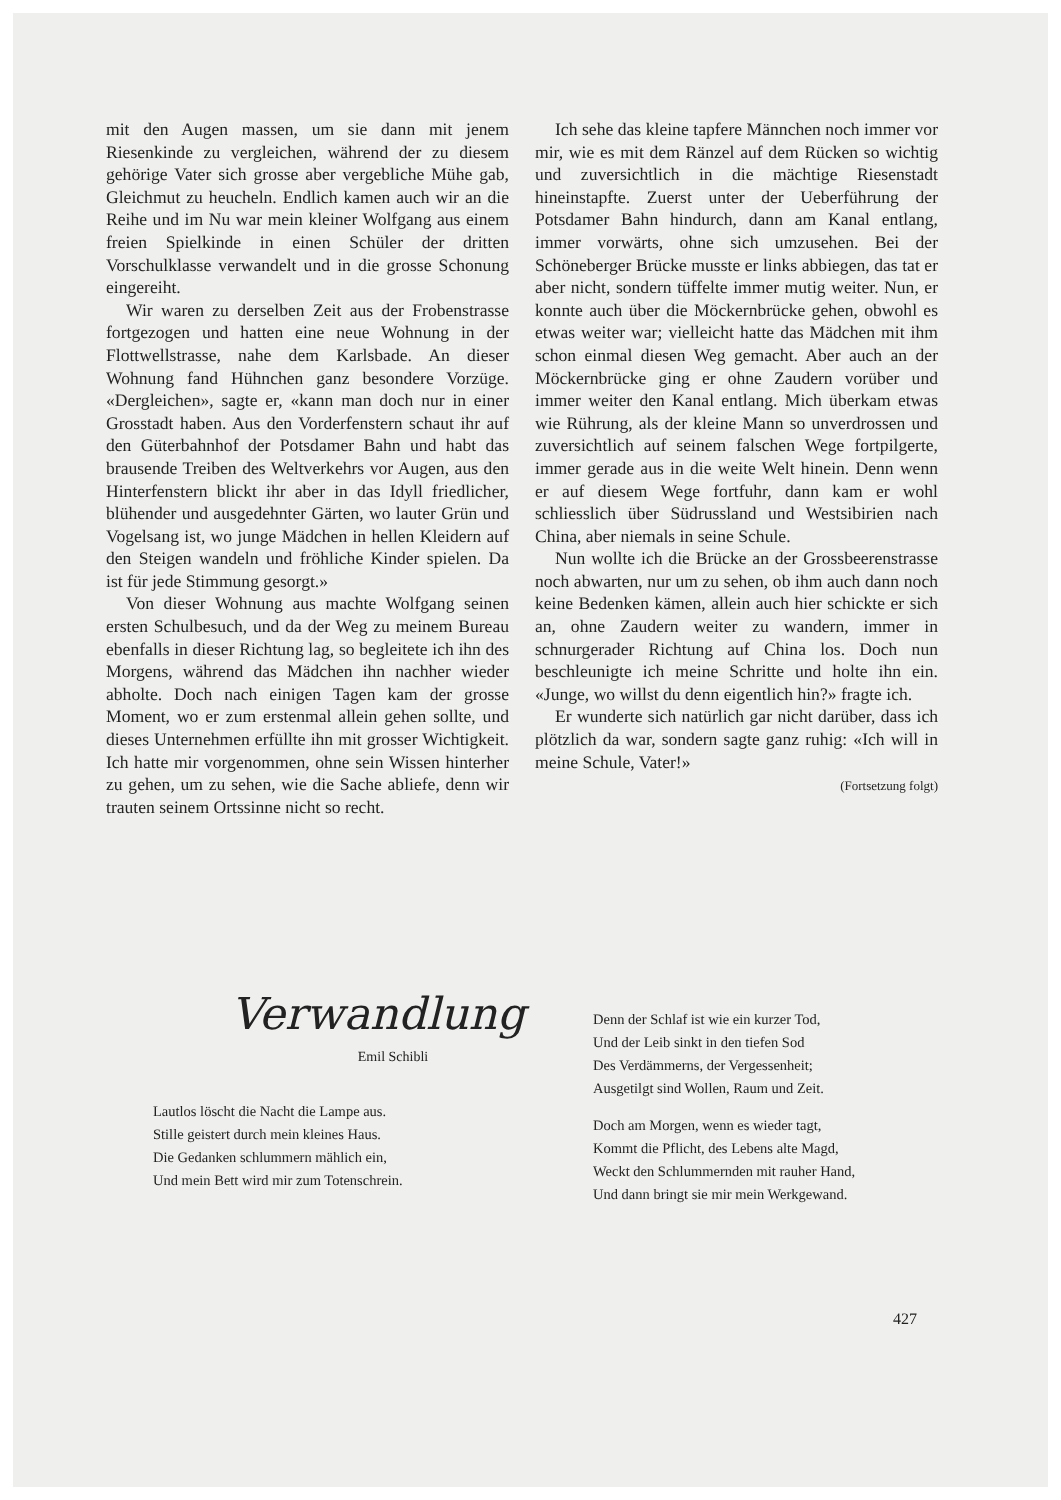mit den Augen massen, um sie dann mit jenem Riesenkinde zu vergleichen, während der zu diesem gehörige Vater sich grosse aber vergebliche Mühe gab, Gleichmut zu heucheln. Endlich kamen auch wir an die Reihe und im Nu war mein kleiner Wolfgang aus einem freien Spielkinde in einen Schüler der dritten Vorschulklasse verwandelt und in die grosse Schonung eingereiht.
Wir waren zu derselben Zeit aus der Frobenstrasse fortgezogen und hatten eine neue Wohnung in der Flottwellstrasse, nahe dem Karlsbade. An dieser Wohnung fand Hühnchen ganz besondere Vorzüge. «Dergleichen», sagte er, «kann man doch nur in einer Grosstadt haben. Aus den Vorderfenstern schaut ihr auf den Güterbahnhof der Potsdamer Bahn und habt das brausende Treiben des Weltverkehrs vor Augen, aus den Hinterfenstern blickt ihr aber in das Idyll friedlicher, blühender und ausgedehnter Gärten, wo lauter Grün und Vogelsang ist, wo junge Mädchen in hellen Kleidern auf den Steigen wandeln und fröhliche Kinder spielen. Da ist für jede Stimmung gesorgt.»
Von dieser Wohnung aus machte Wolfgang seinen ersten Schulbesuch, und da der Weg zu meinem Bureau ebenfalls in dieser Richtung lag, so begleitete ich ihn des Morgens, während das Mädchen ihn nachher wieder abholte. Doch nach einigen Tagen kam der grosse Moment, wo er zum erstenmal allein gehen sollte, und dieses Unternehmen erfüllte ihn mit grosser Wichtigkeit. Ich hatte mir vorgenommen, ohne sein Wissen hinterher zu gehen, um zu sehen, wie die Sache abliefe, denn wir trauten seinem Ortssinne nicht so recht.
Ich sehe das kleine tapfere Männchen noch immer vor mir, wie es mit dem Ränzel auf dem Rücken so wichtig und zuversichtlich in die mächtige Riesenstadt hineinstapfte. Zuerst unter der Ueberführung der Potsdamer Bahn hindurch, dann am Kanal entlang, immer vorwärts, ohne sich umzusehen. Bei der Schöneberger Brücke musste er links abbiegen, das tat er aber nicht, sondern tüffelte immer mutig weiter. Nun, er konnte auch über die Möckernbrücke gehen, obwohl es etwas weiter war; vielleicht hatte das Mädchen mit ihm schon einmal diesen Weg gemacht. Aber auch an der Möckernbrücke ging er ohne Zaudern vorüber und immer weiter den Kanal entlang. Mich überkam etwas wie Rührung, als der kleine Mann so unverdrossen und zuversichtlich auf seinem falschen Wege fortpilgerte, immer gerade aus in die weite Welt hinein. Denn wenn er auf diesem Wege fortfuhr, dann kam er wohl schliesslich über Südrussland und Westsibirien nach China, aber niemals in seine Schule.
Nun wollte ich die Brücke an der Grossbeerenstrasse noch abwarten, nur um zu sehen, ob ihm auch dann noch keine Bedenken kämen, allein auch hier schickte er sich an, ohne Zaudern weiter zu wandern, immer in schnurgerader Richtung auf China los. Doch nun beschleunigte ich meine Schritte und holte ihn ein. «Junge, wo willst du denn eigentlich hin?» fragte ich.
Er wunderte sich natürlich gar nicht darüber, dass ich plötzlich da war, sondern sagte ganz ruhig: «Ich will in meine Schule, Vater!»
(Fortsetzung folgt)
Verwandlung
Emil Schibli
Lautlos löscht die Nacht die Lampe aus.
Stille geistert durch mein kleines Haus.
Die Gedanken schlummern mählich ein,
Und mein Bett wird mir zum Totenschrein.
Denn der Schlaf ist wie ein kurzer Tod,
Und der Leib sinkt in den tiefen Sod
Des Verdämmerns, der Vergessenheit;
Ausgetilgt sind Wollen, Raum und Zeit.
Doch am Morgen, wenn es wieder tagt,
Kommt die Pflicht, des Lebens alte Magd,
Weckt den Schlummernden mit rauher Hand,
Und dann bringt sie mir mein Werkgewand.
427